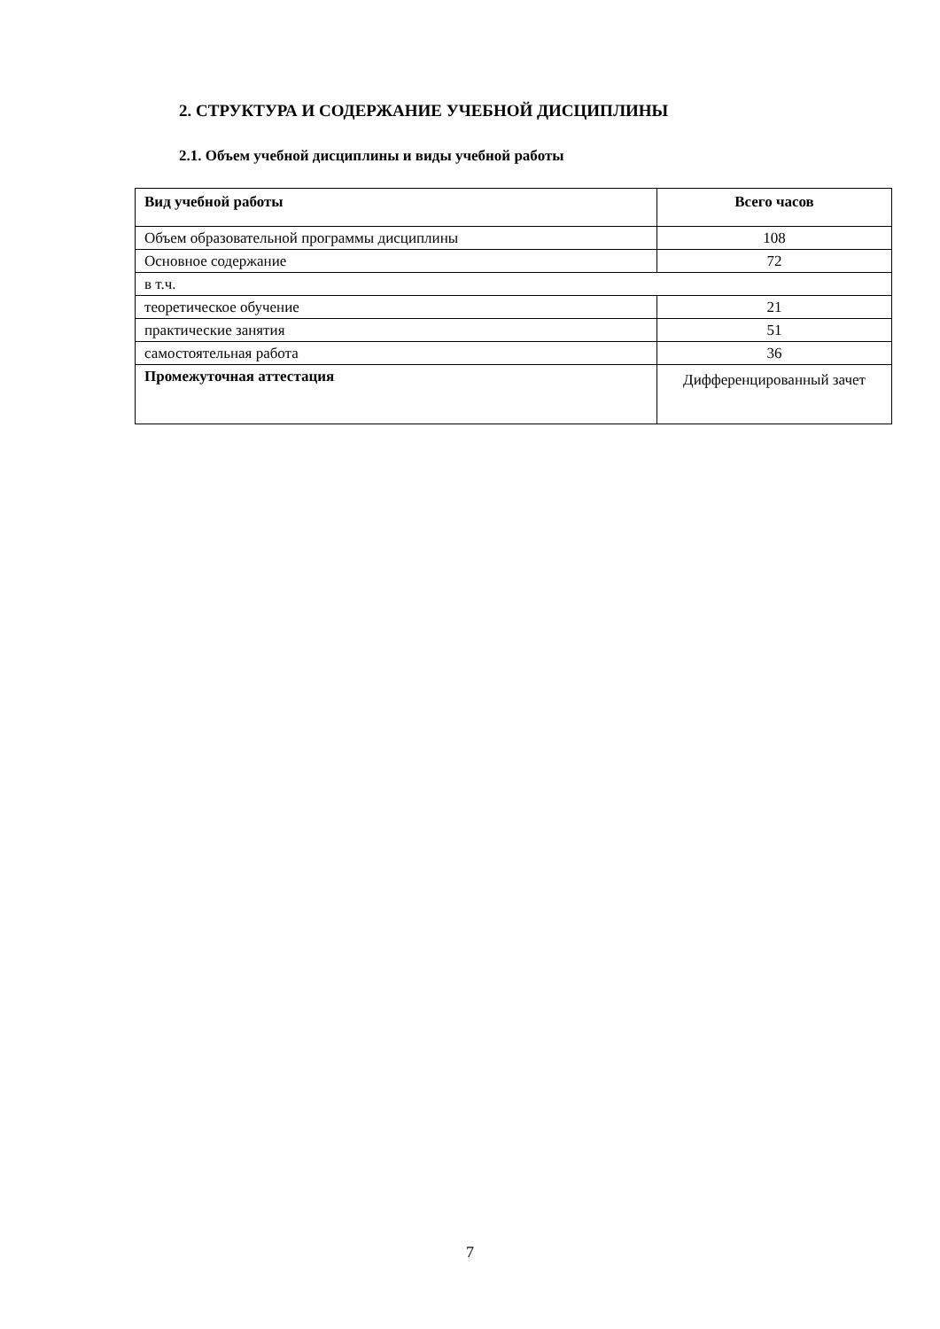2. СТРУКТУРА И СОДЕРЖАНИЕ УЧЕБНОЙ ДИСЦИПЛИНЫ
2.1. Объем учебной дисциплины и виды учебной работы
| Вид учебной работы | Всего часов |
| --- | --- |
| Объем образовательной программы дисциплины | 108 |
| Основное содержание | 72 |
| в т.ч. | |
| теоретическое обучение | 21 |
| практические занятия | 51 |
| самостоятельная работа | 36 |
| Промежуточная аттестация | Дифференцированный зачет |
7